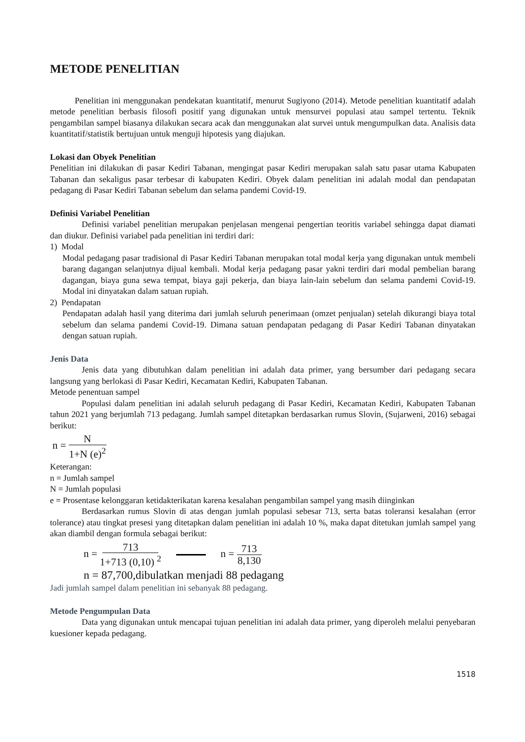METODE PENELITIAN
Penelitian ini menggunakan pendekatan kuantitatif, menurut Sugiyono (2014). Metode penelitian kuantitatif adalah metode penelitian berbasis filosofi positif yang digunakan untuk mensurvei populasi atau sampel tertentu. Teknik pengambilan sampel biasanya dilakukan secara acak dan menggunakan alat survei untuk mengumpulkan data. Analisis data kuantitatif/statistik bertujuan untuk menguji hipotesis yang diajukan.
Lokasi dan Obyek Penelitian
Penelitian ini dilakukan di pasar Kediri Tabanan, mengingat pasar Kediri merupakan salah satu pasar utama Kabupaten Tabanan dan sekaligus pasar terbesar di kabupaten Kediri. Obyek dalam penelitian ini adalah modal dan pendapatan pedagang di Pasar Kediri Tabanan sebelum dan selama pandemi Covid-19.
Definisi Variabel Penelitian
Definisi variabel penelitian merupakan penjelasan mengenai pengertian teoritis variabel sehingga dapat diamati dan diukur. Definisi variabel pada penelitian ini terdiri dari:
1) Modal
Modal pedagang pasar tradisional di Pasar Kediri Tabanan merupakan total modal kerja yang digunakan untuk membeli barang dagangan selanjutnya dijual kembali. Modal kerja pedagang pasar yakni terdiri dari modal pembelian barang dagangan, biaya guna sewa tempat, biaya gaji pekerja, dan biaya lain-lain sebelum dan selama pandemi Covid-19. Modal ini dinyatakan dalam satuan rupiah.
2) Pendapatan
Pendapatan adalah hasil yang diterima dari jumlah seluruh penerimaan (omzet penjualan) setelah dikurangi biaya total sebelum dan selama pandemi Covid-19. Dimana satuan pendapatan pedagang di Pasar Kediri Tabanan dinyatakan dengan satuan rupiah.
Jenis Data
Jenis data yang dibutuhkan dalam penelitian ini adalah data primer, yang bersumber dari pedagang secara langsung yang berlokasi di Pasar Kediri, Kecamatan Kediri, Kabupaten Tabanan.
Metode penentuan sampel
Populasi dalam penelitian ini adalah seluruh pedagang di Pasar Kediri, Kecamatan Kediri, Kabupaten Tabanan tahun 2021 yang berjumlah 713 pedagang. Jumlah sampel ditetapkan berdasarkan rumus Slovin, (Sujarweni, 2016) sebagai berikut:
n = N 1+N (e)<sup>2</sup>
Keterangan:
n = Jumlah sampel
N = Jumlah populasi
e = Prosentase kelonggaran ketidakterikatan karena kesalahan pengambilan sampel yang masih diinginkan
Berdasarkan rumus Slovin di atas dengan jumlah populasi sebesar 713, serta batas toleransi kesalahan (error tolerance) atau tingkat presesi yang ditetapkan dalam penelitian ini adalah 10 %, maka dapat ditetukan jumlah sampel yang akan diambil dengan formula sebagai berikut:
n = 713 1+713 (0,10) <sup>2</sup> n = 713 8,130
n = 87,700,dibulatkan menjadi 88 pedagang
Jadi jumlah sampel dalam penelitian ini sebanyak 88 pedagang.
Metode Pengumpulan Data
Data yang digunakan untuk mencapai tujuan penelitian ini adalah data primer, yang diperoleh melalui penyebaran kuesioner kepada pedagang.
1518